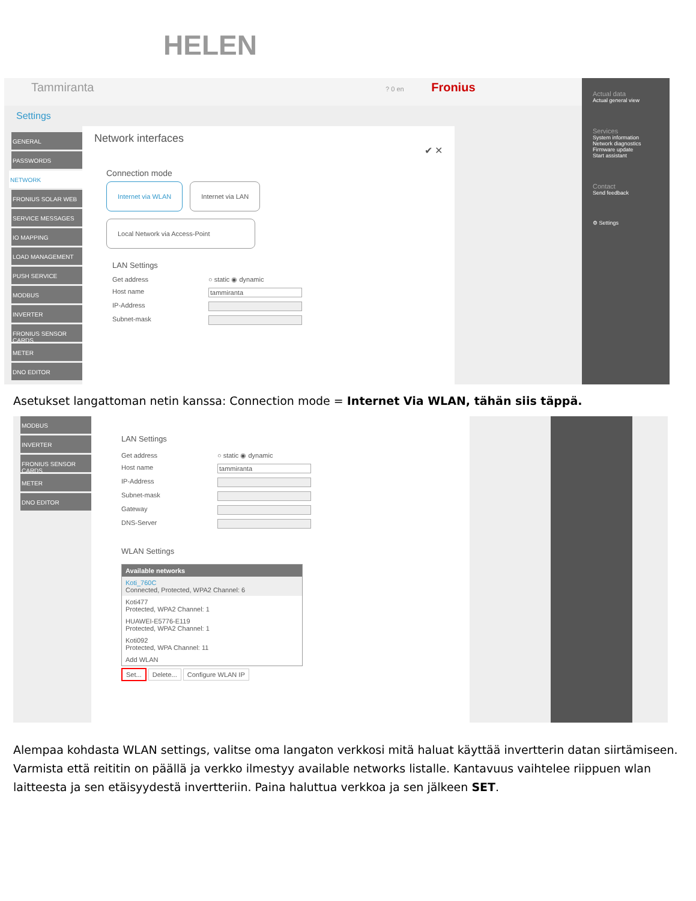HELEN
Tammiranta ? 0 en Fronius
Settings
GENERAL
PASSWORDS
NETWORK
FRONIUS SOLAR WEB
SERVICE MESSAGES
IO MAPPING
LOAD MANAGEMENT
PUSH SERVICE
MODBUS
INVERTER
FRONIUS SENSOR CARDS
METER
DNO EDITOR
Network interfaces
✔ ✕
Connection mode
Internet via WLAN Internet via LAN
Local Network via Access-Point
LAN Settings
Get address ○ static ◉ dynamic
Host name tammiranta
IP-Address
Subnet-mask
Actual data
Actual general view
Services
System information
Network diagnostics
Firmware update
Start assistant
Contact
Send feedback
⚙ Settings
Asetukset langattoman netin kanssa: Connection mode = Internet Via WLAN, tähän siis täppä.
MODBUS
INVERTER
FRONIUS SENSOR CARDS
METER
DNO EDITOR
LAN Settings
Get address ○ static ◉ dynamic
Host name tammiranta
IP-Address
Subnet-mask
Gateway
DNS-Server
WLAN Settings
Available networks
Koti_760C
Connected, Protected, WPA2 Channel: 6
Koti477
Protected, WPA2 Channel: 1
HUAWEI-E5776-E119
Protected, WPA2 Channel: 1
Koti092
Protected, WPA Channel: 11
Add WLAN
Set... Delete... Configure WLAN IP
Alempaa kohdasta WLAN settings, valitse oma langaton verkkosi mitä haluat käyttää invertterin datan siirtämiseen. Varmista että reititin on päällä ja verkko ilmestyy available networks listalle. Kantavuus vaihtelee riippuen wlan laitteesta ja sen etäisyydestä invertteriin. Paina haluttua verkkoa ja sen jälkeen SET.